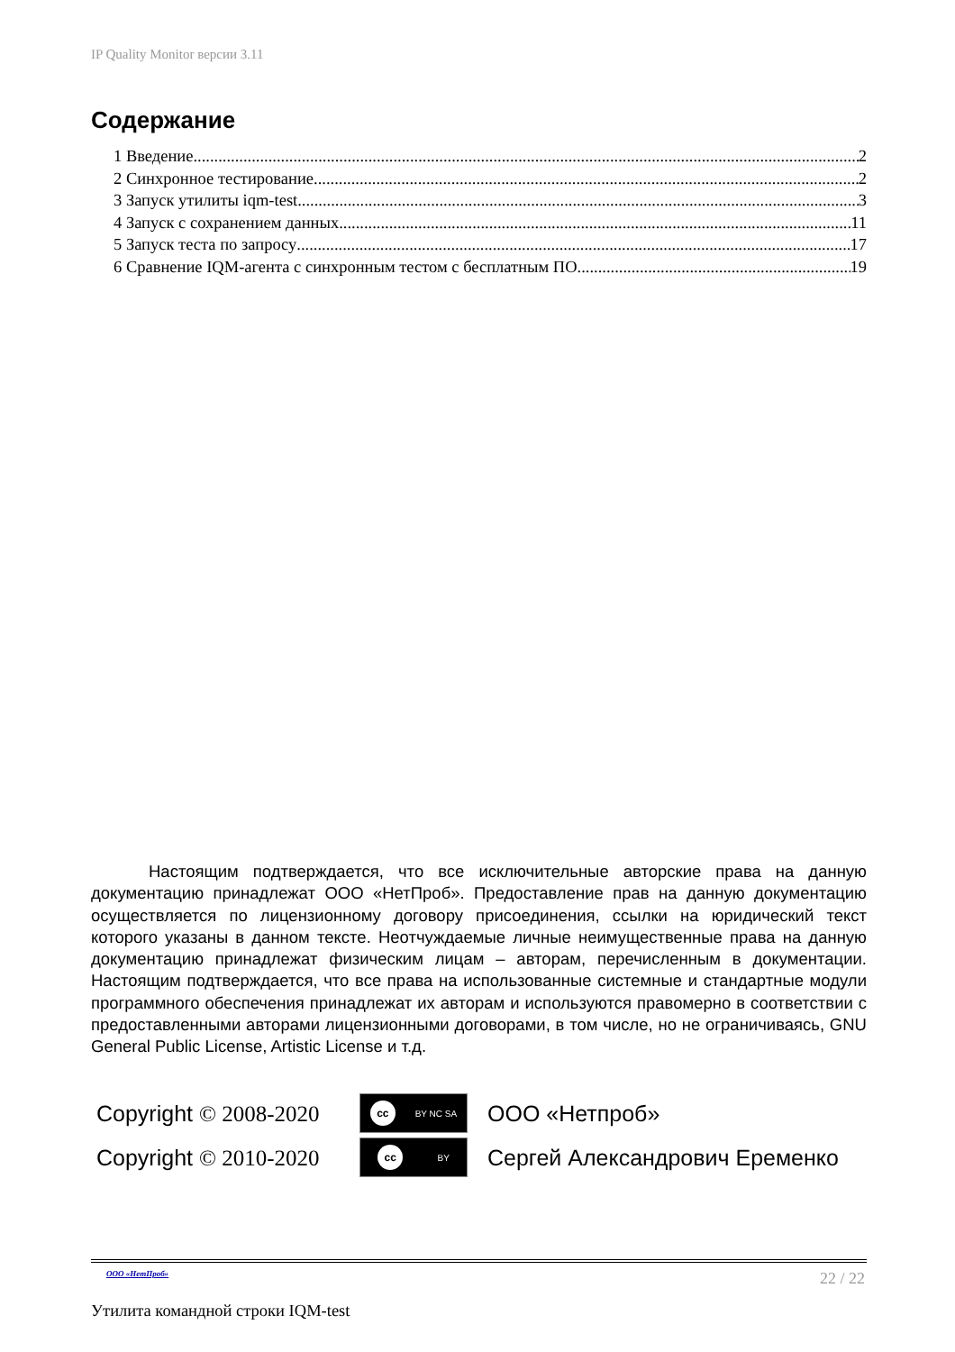IP Quality Monitor версии 3.11
Содержание
1 Введение 2
2 Синхронное тестирование 2
3 Запуск утилиты iqm-test 3
4 Запуск с сохранением данных 11
5 Запуск теста по запросу 17
6 Сравнение IQM-агента с синхронным тестом с бесплатным ПО 19
Настоящим подтверждается, что все исключительные авторские права на данную документацию принадлежат ООО «НетПроб». Предоставление прав на данную документацию осуществляется по лицензионному договору присоединения, ссылки на юридический текст которого указаны в данном тексте. Неотчуждаемые личные неимущественные права на данную документацию принадлежат физическим лицам – авторам, перечисленным в документации. Настоящим подтверждается, что все права на использованные системные и стандартные модули программного обеспечения принадлежат их авторам и используются правомерно в соответствии с предоставленными авторами лицензионными договорами, в том числе, но не ограничиваясь, GNU General Public License, Artistic License и т.д.
Copyright © 2008-2020
cc BY NC SA
ООО «Нетпроб»
Copyright © 2010-2020
cc BY
Сергей Александрович Еременко
ООО «НетПроб» 22 / 22
Утилита командной строки IQM-test